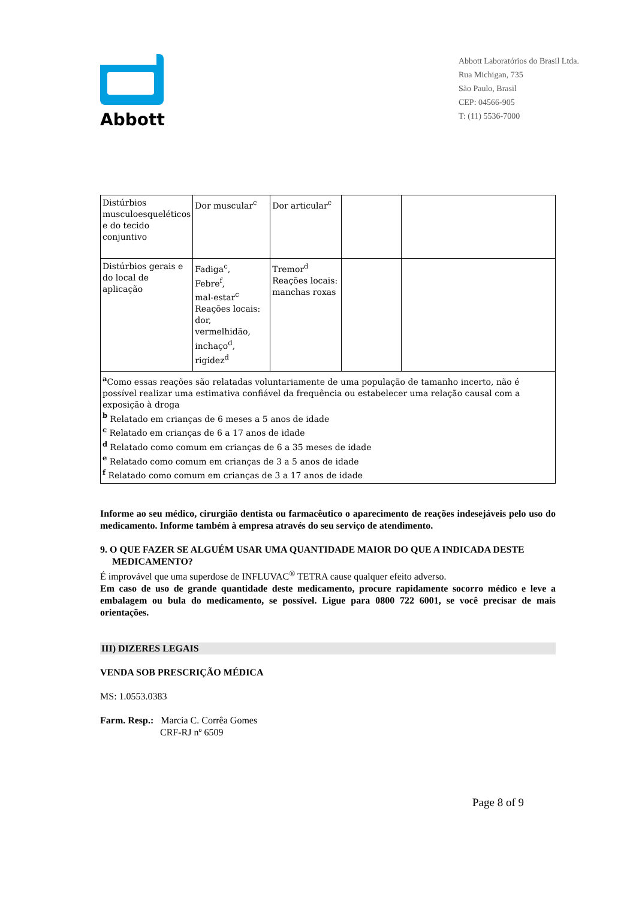Abbott
Abbott Laboratórios do Brasil Ltda.
Rua Michigan, 735
São Paulo, Brasil
CEP: 04566-905
T: (11) 5536-7000
| Distúrbios musculoesqueléticos e do tecido conjuntivo | Dor muscular<sup>c</sup> | Dor articular<sup>c</sup> | | |
| Distúrbios gerais e do local de aplicação | Fadiga<sup>c</sup>, Febre<sup>f</sup>, mal-estar<sup>c</sup> Reações locais: dor, vermelhidão, inchaço<sup>d</sup>, rigidez<sup>d</sup> | Tremor<sup>d</sup> Reações locais: manchas roxas | | |
| <sup>a</sup> Como essas reações são relatadas voluntariamente de uma população de tamanho incerto, não é possível realizar uma estimativa confiável da frequência ou estabelecer uma relação causal com a exposição à droga <sup>b</sup> Relatado em crianças de 6 meses a 5 anos de idade <sup>c</sup> Relatado em crianças de 6 a 17 anos de idade <sup>d</sup> Relatado como comum em crianças de 6 a 35 meses de idade <sup>e</sup> Relatado como comum em crianças de 3 a 5 anos de idade <sup>f</sup> Relatado como comum em crianças de 3 a 17 anos de idade | | | | |
Informe ao seu médico, cirurgião dentista ou farmacêutico o aparecimento de reações indesejáveis pelo uso do medicamento. Informe também à empresa através do seu serviço de atendimento.
9. O QUE FAZER SE ALGUÉM USAR UMA QUANTIDADE MAIOR DO QUE A INDICADA DESTE
MEDICAMENTO?
É improvável que uma superdose de INFLUVAC<sup>®</sup> TETRA cause qualquer efeito adverso.
Em caso de uso de grande quantidade deste medicamento, procure rapidamente socorro médico e leve a embalagem ou bula do medicamento, se possível. Ligue para 0800 722 6001, se você precisar de mais orientações.
III) DIZERES LEGAIS
VENDA SOB PRESCRIÇÃO MÉDICA
MS: 1.0553.0383
Farm. Resp.: Marcia C. Corrêa Gomes
CRF-RJ nº 6509
Page 8 of 9